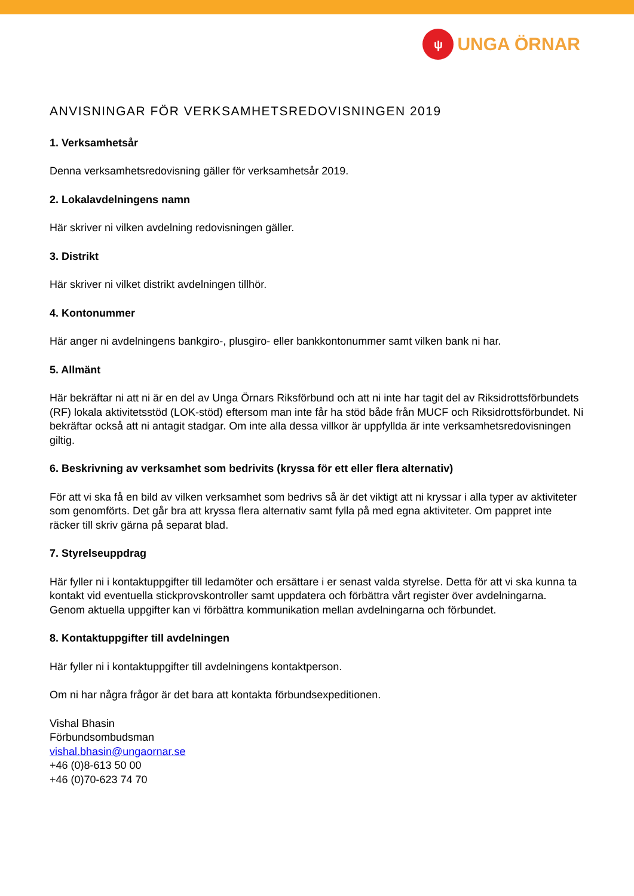ψ
UNGA ÖRNAR
ANVISNINGAR FÖR VERKSAMHETSREDOVISNINGEN 2019
1. Verksamhetsår
Denna verksamhetsredovisning gäller för verksamhetsår 2019.
2. Lokalavdelningens namn
Här skriver ni vilken avdelning redovisningen gäller.
3. Distrikt
Här skriver ni vilket distrikt avdelningen tillhör.
4. Kontonummer
Här anger ni avdelningens bankgiro-, plusgiro- eller bankkontonummer samt vilken bank ni har.
5. Allmänt
Här bekräftar ni att ni är en del av Unga Örnars Riksförbund och att ni inte har tagit del av Riksidrottsförbundets (RF) lokala aktivitetsstöd (LOK-stöd) eftersom man inte får ha stöd både från MUCF och Riksidrottsförbundet. Ni bekräftar också att ni antagit stadgar. Om inte alla dessa villkor är uppfyllda är inte verksamhetsredovisningen giltig.
6. Beskrivning av verksamhet som bedrivits (kryssa för ett eller flera alternativ)
För att vi ska få en bild av vilken verksamhet som bedrivs så är det viktigt att ni kryssar i alla typer av aktiviteter som genomförts. Det går bra att kryssa flera alternativ samt fylla på med egna aktiviteter. Om pappret inte räcker till skriv gärna på separat blad.
7. Styrelseuppdrag
Här fyller ni i kontaktuppgifter till ledamöter och ersättare i er senast valda styrelse. Detta för att vi ska kunna ta kontakt vid eventuella stickprovskontroller samt uppdatera och förbättra vårt register över avdelningarna. Genom aktuella uppgifter kan vi förbättra kommunikation mellan avdelningarna och förbundet.
8. Kontaktuppgifter till avdelningen
Här fyller ni i kontaktuppgifter till avdelningens kontaktperson.
Om ni har några frågor är det bara att kontakta förbundsexpeditionen.
Vishal Bhasin
Förbundsombudsman
vishal.bhasin@ungaornar.se
+46 (0)8-613 50 00
+46 (0)70-623 74 70